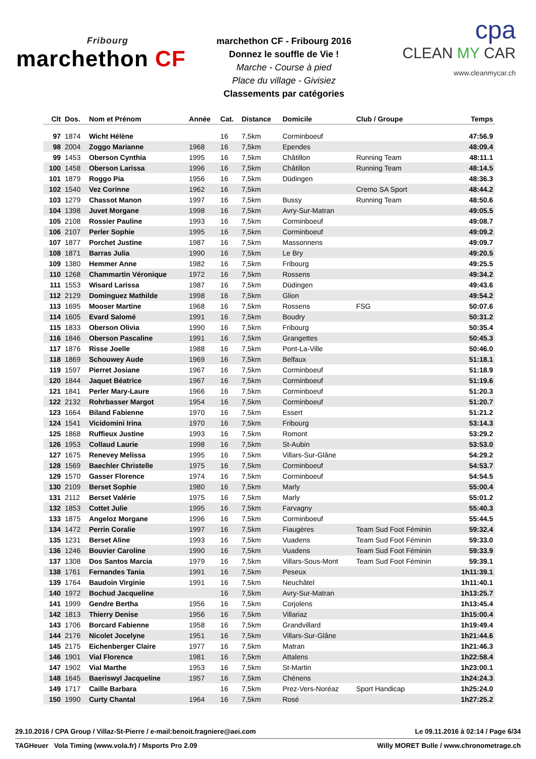Fribourg
marchethon CF
marchethon CF - Fribourg 2016
Donnez le souffle de Vie !
Marche - Course à pied
Place du village - Givisiez
Classements par catégories
cpa
CLEAN MY CAR
www.cleanmycar.ch
| Clt | Dos. | Nom et Prénom | Année | Cat. | Distance | Domicile | Club / Groupe | Temps |
| --- | --- | --- | --- | --- | --- | --- | --- | --- |
| 97 | 1874 | Wicht Hélène | | 16 | 7,5km | Corminboeuf | | 47:56.9 |
| 98 | 2004 | Zoggo Marianne | 1968 | 16 | 7,5km | Ependes | | 48:09.4 |
| 99 | 1453 | Oberson Cynthia | 1995 | 16 | 7,5km | Châtillon | Running Team | 48:11.1 |
| 100 | 1458 | Oberson Larissa | 1996 | 16 | 7,5km | Châtillon | Running Team | 48:14.5 |
| 101 | 1879 | Roggo Pia | 1956 | 16 | 7,5km | Düdingen | | 48:36.3 |
| 102 | 1540 | Vez Corinne | 1962 | 16 | 7,5km | | Cremo SA Sport | 48:44.2 |
| 103 | 1279 | Chassot Manon | 1997 | 16 | 7,5km | Bussy | Running Team | 48:50.6 |
| 104 | 1398 | Juvet Morgane | 1998 | 16 | 7,5km | Avry-Sur-Matran | | 49:05.5 |
| 105 | 2108 | Rossier Pauline | 1993 | 16 | 7,5km | Corminboeuf | | 49:08.7 |
| 106 | 2107 | Perler Sophie | 1995 | 16 | 7,5km | Corminboeuf | | 49:09.2 |
| 107 | 1877 | Porchet Justine | 1987 | 16 | 7,5km | Massonnens | | 49:09.7 |
| 108 | 1871 | Barras Julia | 1990 | 16 | 7,5km | Le Bry | | 49:20.5 |
| 109 | 1380 | Hemmer Anne | 1982 | 16 | 7,5km | Fribourg | | 49:25.5 |
| 110 | 1268 | Chammartin Véronique | 1972 | 16 | 7,5km | Rossens | | 49:34.2 |
| 111 | 1553 | Wisard Larissa | 1987 | 16 | 7,5km | Düdingen | | 49:43.6 |
| 112 | 2129 | Dominguez Mathilde | 1998 | 16 | 7,5km | Glion | | 49:54.2 |
| 113 | 1695 | Mooser Martine | 1968 | 16 | 7,5km | Rossens | FSG | 50:07.6 |
| 114 | 1605 | Evard Salomé | 1991 | 16 | 7,5km | Boudry | | 50:31.2 |
| 115 | 1833 | Oberson Olivia | 1990 | 16 | 7,5km | Fribourg | | 50:35.4 |
| 116 | 1846 | Oberson Pascaline | 1991 | 16 | 7,5km | Grangettes | | 50:45.3 |
| 117 | 1876 | Risse Joelle | 1988 | 16 | 7,5km | Pont-La-Ville | | 50:46.0 |
| 118 | 1869 | Schouwey Aude | 1969 | 16 | 7,5km | Belfaux | | 51:18.1 |
| 119 | 1597 | Pierret Josiane | 1967 | 16 | 7,5km | Corminboeuf | | 51:18.9 |
| 120 | 1844 | Jaquet Béatrice | 1967 | 16 | 7,5km | Corminboeuf | | 51:19.6 |
| 121 | 1841 | Perler Mary-Laure | 1966 | 16 | 7,5km | Corminboeuf | | 51:20.3 |
| 122 | 2132 | Rohrbasser Margot | 1954 | 16 | 7,5km | Corminboeuf | | 51:20.7 |
| 123 | 1664 | Biland Fabienne | 1970 | 16 | 7,5km | Essert | | 51:21.2 |
| 124 | 1541 | Vicidomini Irina | 1970 | 16 | 7,5km | Fribourg | | 53:14.3 |
| 125 | 1868 | Ruffieux Justine | 1993 | 16 | 7,5km | Romont | | 53:29.2 |
| 126 | 1953 | Collaud Laurie | 1998 | 16 | 7,5km | St-Aubin | | 53:53.0 |
| 127 | 1675 | Renevey Melissa | 1995 | 16 | 7,5km | Villars-Sur-Glâne | | 54:29.2 |
| 128 | 1569 | Baechler Christelle | 1975 | 16 | 7,5km | Corminboeuf | | 54:53.7 |
| 129 | 1570 | Gasser Florence | 1974 | 16 | 7,5km | Corminboeuf | | 54:54.5 |
| 130 | 2109 | Berset Sophie | 1980 | 16 | 7,5km | Marly | | 55:00.4 |
| 131 | 2112 | Berset Valérie | 1975 | 16 | 7,5km | Marly | | 55:01.2 |
| 132 | 1853 | Cottet Julie | 1995 | 16 | 7,5km | Farvagny | | 55:40.3 |
| 133 | 1875 | Angeloz Morgane | 1996 | 16 | 7,5km | Corminboeuf | | 55:44.5 |
| 134 | 1472 | Perrin Coralie | 1997 | 16 | 7,5km | Fiaugères | Team Sud Foot Féminin | 59:32.4 |
| 135 | 1231 | Berset Aline | 1993 | 16 | 7,5km | Vuadens | Team Sud Foot Féminin | 59:33.0 |
| 136 | 1246 | Bouvier Caroline | 1990 | 16 | 7,5km | Vuadens | Team Sud Foot Féminin | 59:33.9 |
| 137 | 1308 | Dos Santos Marcia | 1979 | 16 | 7,5km | Villars-Sous-Mont | Team Sud Foot Féminin | 59:39.1 |
| 138 | 1761 | Fernandes Tania | 1991 | 16 | 7,5km | Peseux | | 1h11:39.1 |
| 139 | 1764 | Baudoin Virginie | 1991 | 16 | 7,5km | Neuchâtel | | 1h11:40.1 |
| 140 | 1972 | Bochud Jacqueline | | 16 | 7,5km | Avry-Sur-Matran | | 1h13:25.7 |
| 141 | 1999 | Gendre Bertha | 1956 | 16 | 7,5km | Corjolens | | 1h13:45.4 |
| 142 | 1813 | Thierry Denise | 1956 | 16 | 7,5km | Villariaz | | 1h15:00.4 |
| 143 | 1706 | Borcard Fabienne | 1958 | 16 | 7,5km | Grandvillard | | 1h19:49.4 |
| 144 | 2176 | Nicolet Jocelyne | 1951 | 16 | 7,5km | Villars-Sur-Glâne | | 1h21:44.6 |
| 145 | 2175 | Eichenberger Claire | 1977 | 16 | 7,5km | Matran | | 1h21:46.3 |
| 146 | 1901 | Vial Florence | 1981 | 16 | 7,5km | Attalens | | 1h22:58.4 |
| 147 | 1902 | Vial Marthe | 1953 | 16 | 7,5km | St-Martin | | 1h23:00.1 |
| 148 | 1645 | Baeriswyl Jacqueline | 1957 | 16 | 7,5km | Chénens | | 1h24:24.3 |
| 149 | 1717 | Caille Barbara | | 16 | 7,5km | Prez-Vers-Noréaz | Sport Handicap | 1h25:24.0 |
| 150 | 1990 | Curty Chantal | 1964 | 16 | 7,5km | Rosé | | 1h27:25.2 |
29.10.2016 / CPA Group / Villaz-St-Pierre / e-mail:benoit.fragniere@aei.com Le 09.11.2016 à 02:14 / Page 6/34
TAGHeuer Vola Timing (www.vola.fr) / Msports Pro 2.09 Willy MORET Bulle / www.chronometrage.ch